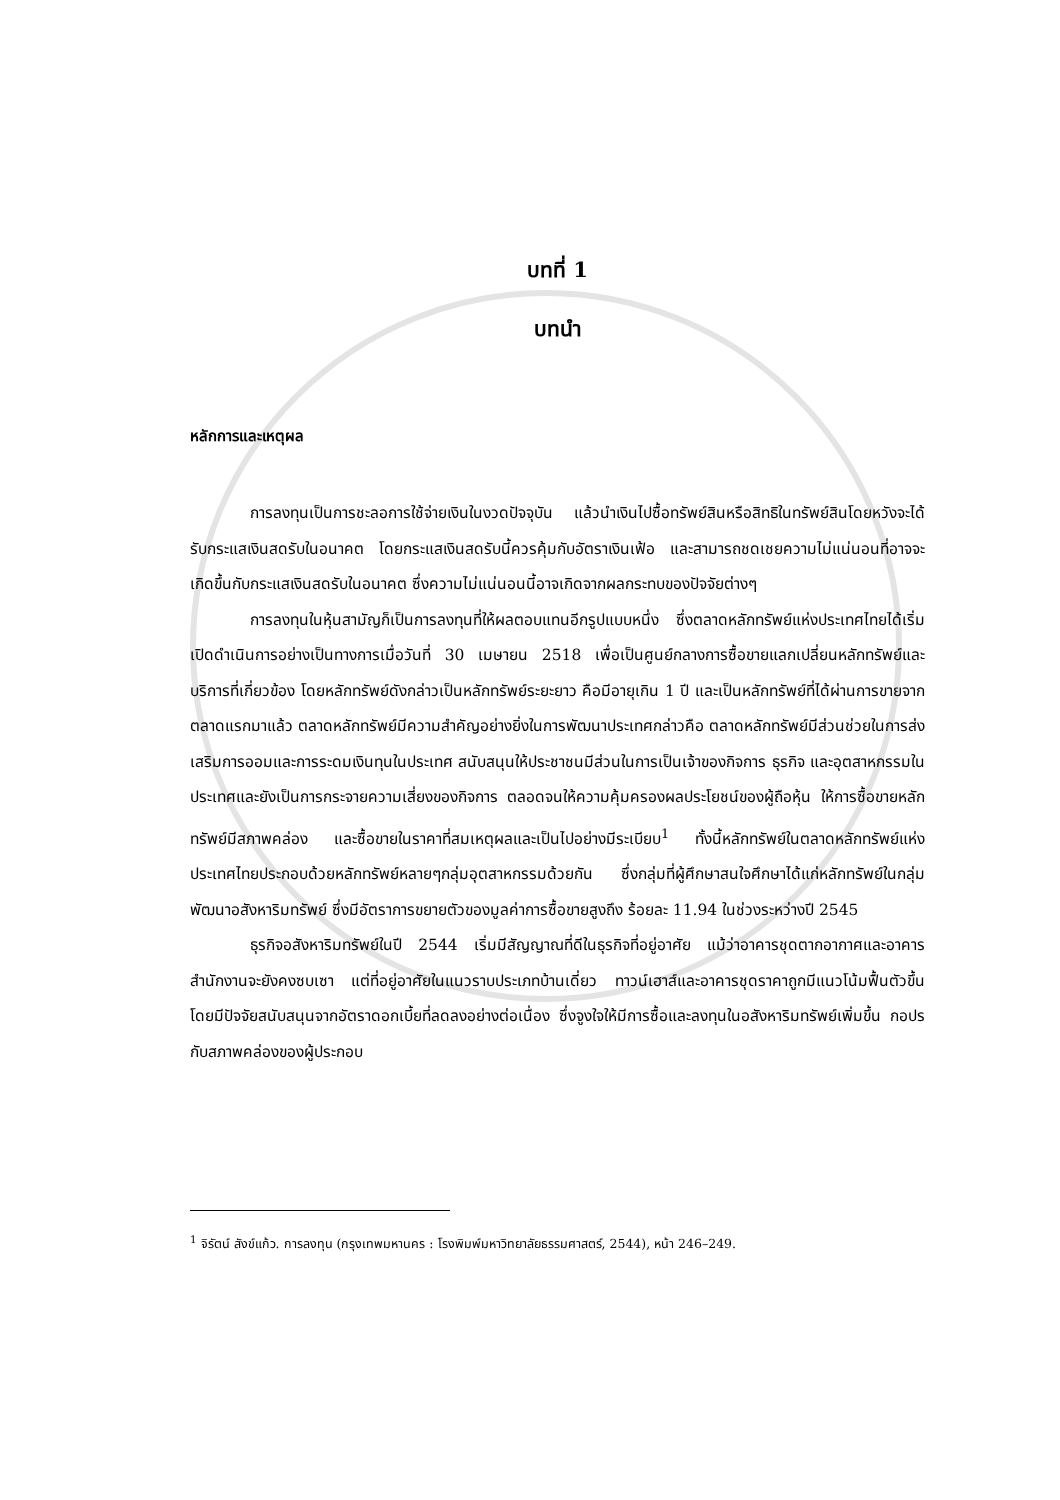บทที่ 1
บทนำ
หลักการและเหตุผล
การลงทุนเป็นการชะลอการใช้จ่ายเงินในงวดปัจจุบัน แล้วนำเงินไปซื้อทรัพย์สินหรือสิทธิในทรัพย์สินโดยหวังจะได้รับกระแสเงินสดรับในอนาคต โดยกระแสเงินสดรับนี้ควรคุ้มกับอัตราเงินเฟ้อ และสามารถชดเชยความไม่แน่นอนที่อาจจะเกิดขึ้นกับกระแสเงินสดรับในอนาคต ซึ่งความไม่แน่นอนนี้อาจเกิดจากผลกระทบของปัจจัยต่างๆ
การลงทุนในหุ้นสามัญก็เป็นการลงทุนที่ให้ผลตอบแทนอีกรูปแบบหนึ่ง ซึ่งตลาดหลักทรัพย์แห่งประเทศไทยได้เริ่มเปิดดำเนินการอย่างเป็นทางการเมื่อวันที่ 30 เมษายน 2518 เพื่อเป็นศูนย์กลางการซื้อขายแลกเปลี่ยนหลักทรัพย์และบริการที่เกี่ยวข้อง โดยหลักทรัพย์ดังกล่าวเป็นหลักทรัพย์ระยะยาว คือมีอายุเกิน 1 ปี และเป็นหลักทรัพย์ที่ได้ผ่านการขายจากตลาดแรกมาแล้ว ตลาดหลักทรัพย์มีความสำคัญอย่างยิ่งในการพัฒนาประเทศกล่าวคือ ตลาดหลักทรัพย์มีส่วนช่วยในการส่งเสริมการออมและการระดมเงินทุนในประเทศ สนับสนุนให้ประชาชนมีส่วนในการเป็นเจ้าของกิจการ ธุรกิจ และอุตสาหกรรมในประเทศและยังเป็นการกระจายความเสี่ยงของกิจการ ตลอดจนให้ความคุ้มครองผลประโยชน์ของผู้ถือหุ้น ให้การซื้อขายหลักทรัพย์มีสภาพคล่อง และซื้อขายในราคาที่สมเหตุผลและเป็นไปอย่างมีระเบียบ<sup>1</sup> ทั้งนี้หลักทรัพย์ในตลาดหลักทรัพย์แห่งประเทศไทยประกอบด้วยหลักทรัพย์หลายๆกลุ่มอุตสาหกรรมด้วยกัน ซึ่งกลุ่มที่ผู้ศึกษาสนใจศึกษาได้แก่หลักทรัพย์ในกลุ่มพัฒนาอสังหาริมทรัพย์ ซึ่งมีอัตราการขยายตัวของมูลค่าการซื้อขายสูงถึง ร้อยละ 11.94 ในช่วงระหว่างปี 2545
ธุรกิจอสังหาริมทรัพย์ในปี 2544 เริ่มมีสัญญาณที่ดีในธุรกิจที่อยู่อาศัย แม้ว่าอาคารชุดตากอากาศและอาคารสำนักงานจะยังคงซบเซา แต่ที่อยู่อาศัยในแนวราบประเภทบ้านเดี่ยว ทาวน์เฮาส์และอาคารชุดราคาถูกมีแนวโน้มฟื้นตัวขึ้น โดยมีปัจจัยสนับสนุนจากอัตราดอกเบี้ยที่ลดลงอย่างต่อเนื่อง ซึ่งจูงใจให้มีการซื้อและลงทุนในอสังหาริมทรัพย์เพิ่มขึ้น กอปรกับสภาพคล่องของผู้ประกอบ
<sup>1</sup> จิรัตน์ สังข์แก้ว. การลงทุน (กรุงเทพมหานคร : โรงพิมพ์มหาวิทยาลัยธรรมศาสตร์, 2544), หน้า 246–249.